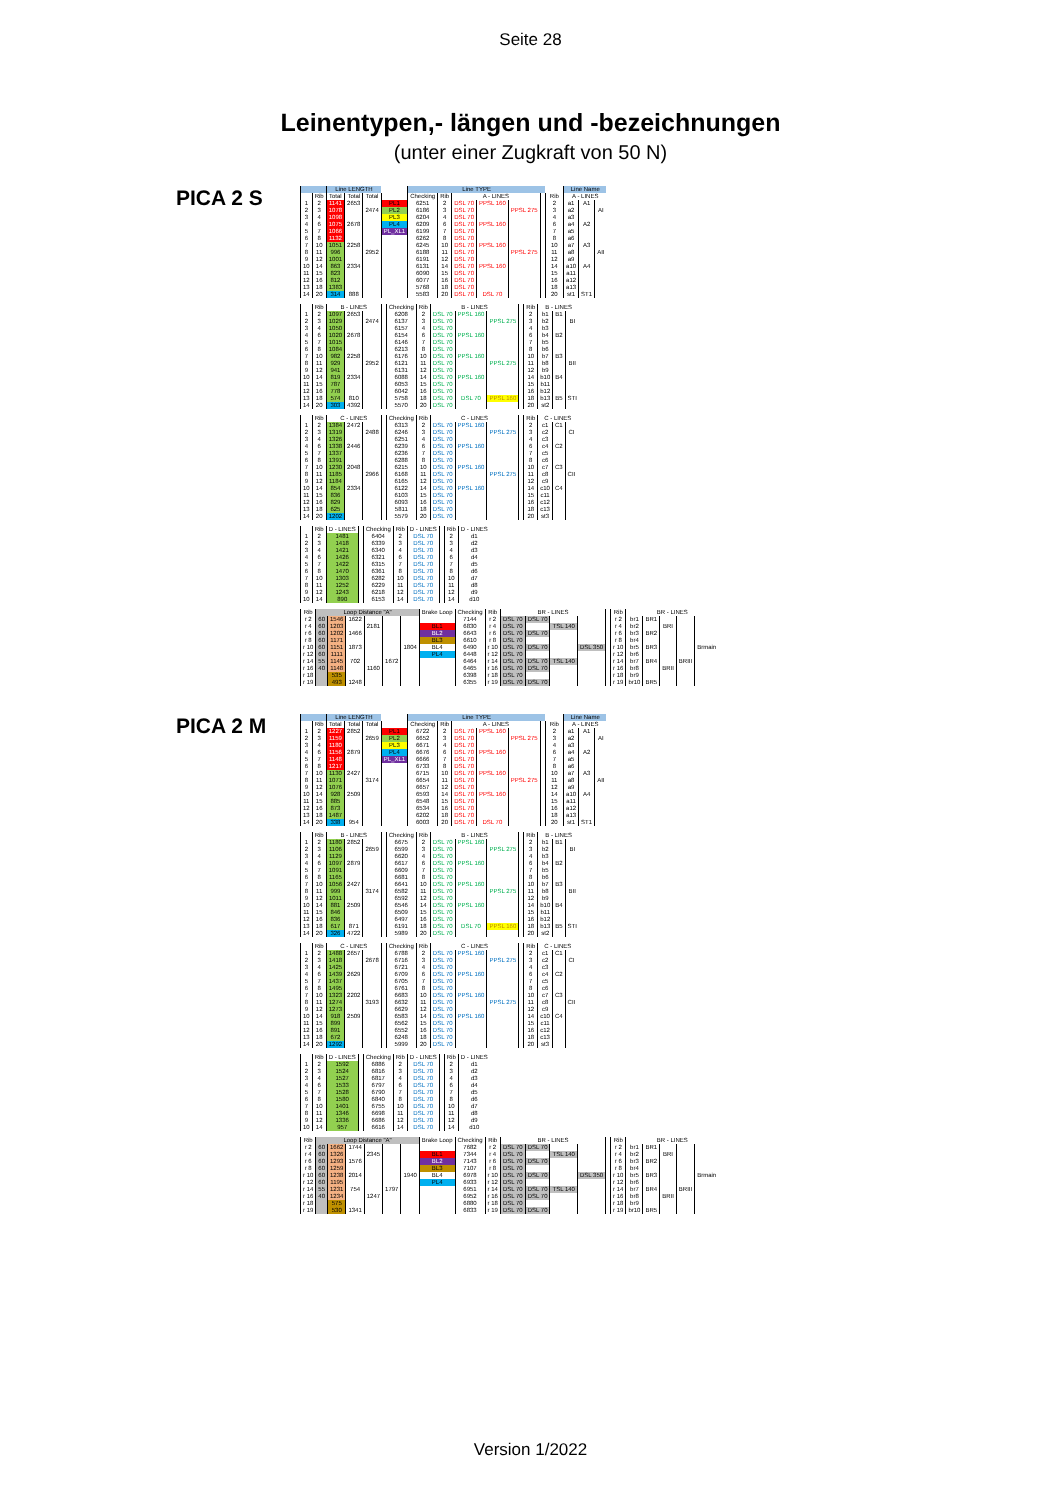Seite 28
Leinentypen,- längen und -bezeichnungen
(unter einer Zugkraft von 50 N)
PICA 2 S
| | | Line LENGTH | | | | Line TYPE | | | | | | | Line Name | | |
| | Rib | Total | Total | Total | | Checking | Rib | A - LINES | | | | Rib | A - LINES | | |
| 1 | 2 | 1141 | 2653 | | PL1 | 6251 | 2 | DSL 70 | PPSL 160 | | | 2 | a1 | A1 | |
| 2 | 3 | 1078 | | 2474 | PL2 | 6186 | 3 | DSL 70 | | PPSL 275 | | 3 | a2 | | AI |
| 3 | 4 | 1098 | | | PL3 | 6204 | 4 | DSL 70 | | | | 4 | a3 | | |
| 4 | 6 | 1075 | 2678 | | PL4 | 6209 | 6 | DSL 70 | PPSL 160 | | | 6 | a4 | A2 | |
| 5 | 7 | 1066 | | | PL_XL1 | 6199 | 7 | DSL 70 | | | | 7 | a5 | | |
| 6 | 8 | 1132 | | | | 6262 | 8 | DSL 70 | | | | 8 | a6 | | |
| 7 | 10 | 1051 | 2258 | | | 6245 | 10 | DSL 70 | PPSL 160 | | | 10 | a7 | A3 | |
| 8 | 11 | 996 | | 2952 | | 6188 | 11 | DSL 70 | | PPSL 275 | | 11 | a8 | | AII |
| 9 | 12 | 1001 | | | | 6191 | 12 | DSL 70 | | | | 12 | a9 | | |
| 10 | 14 | 863 | 2334 | | | 6131 | 14 | DSL 70 | PPSL 160 | | | 14 | a10 | A4 | |
| 11 | 15 | 823 | | | | 6090 | 15 | DSL 70 | | | | 15 | a11 | | |
| 12 | 16 | 812 | | | | 6077 | 16 | DSL 70 | | | | 16 | a12 | | |
| 13 | 18 | 1383 | | | | 5768 | 18 | DSL 70 | | | | 18 | a13 | | |
| 14 | 20 | 314 | 888 | | | 5583 | 20 | DSL 70 | DSL 70 | | | 20 | st1 | ST1 | |
| | Rib | B - LINES | | | | Checking | Rib | B - LINES | | | | Rib | B - LINES | | |
| 1 | 2 | 1097 | 2653 | | | 6208 | 2 | DSL 70 | PPSL 160 | | | 2 | b1 | B1 | |
| 2 | 3 | 1029 | | 2474 | | 6137 | 3 | DSL 70 | | PPSL 275 | | 3 | b2 | | BI |
| 3 | 4 | 1050 | | | | 6157 | 4 | DSL 70 | | | | 4 | b3 | | |
| 4 | 6 | 1020 | 2678 | | | 6154 | 6 | DSL 70 | PPSL 160 | | | 6 | b4 | B2 | |
| 5 | 7 | 1015 | | | | 6146 | 7 | DSL 70 | | | | 7 | b5 | | |
| 6 | 8 | 1084 | | | | 6213 | 8 | DSL 70 | | | | 8 | b6 | | |
| 7 | 10 | 982 | 2258 | | | 6176 | 10 | DSL 70 | PPSL 160 | | | 10 | b7 | B3 | |
| 8 | 11 | 929 | | 2952 | | 6121 | 11 | DSL 70 | | PPSL 275 | | 11 | b8 | | BII |
| 9 | 12 | 941 | | | | 6131 | 12 | DSL 70 | | | | 12 | b9 | | |
| 10 | 14 | 819 | 2334 | | | 6088 | 14 | DSL 70 | PPSL 160 | | | 14 | b10 | B4 | |
| 11 | 15 | 787 | | | | 6053 | 15 | DSL 70 | | | | 15 | b11 | | |
| 12 | 16 | 778 | | | | 6042 | 16 | DSL 70 | | | | 16 | b12 | | |
| 13 | 18 | 574 | 810 | | | 5758 | 18 | DSL 70 | DSL 70 | PPSL 160 | | 18 | b13 | B5 | STI |
| 14 | 20 | 303 | 4392 | | | 5570 | 20 | DSL 70 | | | | 20 | st2 | | |
| | Rib | C - LINES | | | | Checking | Rib | C - LINES | | | | Rib | C - LINES | | |
| 1 | 2 | 1384 | 2472 | | | 6313 | 2 | DSL 70 | PPSL 160 | | | 2 | c1 | C1 | |
| 2 | 3 | 1319 | | 2488 | | 6246 | 3 | DSL 70 | | PPSL 275 | | 3 | c2 | | CI |
| 3 | 4 | 1326 | | | | 6251 | 4 | DSL 70 | | | | 4 | c3 | | |
| 4 | 6 | 1338 | 2446 | | | 6239 | 6 | DSL 70 | PPSL 160 | | | 6 | c4 | C2 | |
| 5 | 7 | 1337 | | | | 6236 | 7 | DSL 70 | | | | 7 | c5 | | |
| 6 | 8 | 1391 | | | | 6288 | 8 | DSL 70 | | | | 8 | c6 | | |
| 7 | 10 | 1230 | 2048 | | | 6215 | 10 | DSL 70 | PPSL 160 | | | 10 | c7 | C3 | |
| 8 | 11 | 1185 | | 2966 | | 6168 | 11 | DSL 70 | | PPSL 275 | | 11 | c8 | | CII |
| 9 | 12 | 1184 | | | | 6165 | 12 | DSL 70 | | | | 12 | c9 | | |
| 10 | 14 | 854 | 2334 | | | 6122 | 14 | DSL 70 | PPSL 160 | | | 14 | c10 | C4 | |
| 11 | 15 | 836 | | | | 6103 | 15 | DSL 70 | | | | 15 | c11 | | |
| 12 | 16 | 829 | | | | 6093 | 16 | DSL 70 | | | | 16 | c12 | | |
| 13 | 18 | 625 | | | | 5811 | 18 | DSL 70 | | | | 18 | c13 | | |
| 14 | 20 | 1202 | | | | 5579 | 20 | DSL 70 | | | | 20 | st3 | | |
| | Rib | D - LINES | | Checking | Rib | D - LINES | | Rib | D - LINES |
| 1 | 2 | 1481 | | 6404 | 2 | DSL 70 | | 2 | d1 |
| 2 | 3 | 1418 | | 6339 | 3 | DSL 70 | | 3 | d2 |
| 3 | 4 | 1421 | | 6340 | 4 | DSL 70 | | 4 | d3 |
| 4 | 6 | 1426 | | 6321 | 6 | DSL 70 | | 6 | d4 |
| 5 | 7 | 1422 | | 6315 | 7 | DSL 70 | | 7 | d5 |
| 6 | 8 | 1470 | | 6361 | 8 | DSL 70 | | 8 | d6 |
| 7 | 10 | 1303 | | 6282 | 10 | DSL 70 | | 10 | d7 |
| 8 | 11 | 1252 | | 6229 | 11 | DSL 70 | | 11 | d8 |
| 9 | 12 | 1243 | | 6218 | 12 | DSL 70 | | 12 | d9 |
| 10 | 14 | 890 | | 6153 | 14 | DSL 70 | | 14 | d10 |
| Rib | Loop Distance "A" | | | | | | Brake Loop | Checking | Rib | BR - LINES | | | | | Rib | BR - LINES | | | | |
| r 2 | 60 | 1546 | 1622 | | | | | 7144 | r 2 | DSL 70 | DSL 70 | | | | r 2 | br1 | BR1 | | | |
| r 4 | 60 | 1203 | | 2181 | | | BL1 | 6830 | r 4 | DSL 70 | | TSL 140 | | | r 4 | br2 | | BRI | | |
| r 6 | 60 | 1202 | 1466 | | | | BL2 | 6643 | r 6 | DSL 70 | DSL 70 | | | | r 6 | br3 | BR2 | | | |
| r 8 | 60 | 1171 | | | | | BL3 | 6610 | r 8 | DSL 70 | | | | | r 8 | br4 | | | | |
| r 10 | 60 | 1151 | 1873 | | | 1804 | BL4 | 6490 | r 10 | DSL 70 | DSL 70 | | DSL 350 | | r 10 | br5 | BR3 | | | Brmain |
| r 12 | 60 | 1111 | | | | | PL4 | 6448 | r 12 | DSL 70 | | | | | r 12 | br6 | | | | |
| r 14 | 55 | 1145 | 702 | | 1672 | | | 6464 | r 14 | DSL 70 | DSL 70 | TSL 140 | | | r 14 | br7 | BR4 | | BRIII | |
| r 16 | 40 | 1148 | | 1160 | | | | 6465 | r 16 | DSL 70 | DSL 70 | | | | r 16 | br8 | | BRII | | |
| r 18 | | 535 | | | | | | 6398 | r 18 | DSL 70 | | | | | r 18 | br9 | | | | |
| r 19 | | 493 | 1248 | | | | | 6355 | r 19 | DSL 70 | DSL 70 | | | | r 19 | br10 | BR5 | | | |
PICA 2 M
| | | Line LENGTH | | | | Line TYPE | | | | | | | Line Name | | |
| | Rib | Total | Total | Total | | Checking | Rib | A - LINES | | | | Rib | A - LINES | | |
| 1 | 2 | 1227 | 2852 | | PL1 | 6722 | 2 | DSL 70 | PPSL 160 | | | 2 | a1 | A1 | |
| 2 | 3 | 1159 | | 2659 | PL2 | 6652 | 3 | DSL 70 | | PPSL 275 | | 3 | a2 | | AI |
| 3 | 4 | 1180 | | | PL3 | 6671 | 4 | DSL 70 | | | | 4 | a3 | | |
| 4 | 6 | 1156 | 2879 | | PL4 | 6676 | 6 | DSL 70 | PPSL 160 | | | 6 | a4 | A2 | |
| 5 | 7 | 1148 | | | PL_XL1 | 6666 | 7 | DSL 70 | | | | 7 | a5 | | |
| 6 | 8 | 1217 | | | | 6733 | 8 | DSL 70 | | | | 8 | a6 | | |
| 7 | 10 | 1130 | 2427 | | | 6715 | 10 | DSL 70 | PPSL 160 | | | 10 | a7 | A3 | |
| 8 | 11 | 1071 | | 3174 | | 6654 | 11 | DSL 70 | | PPSL 275 | | 11 | a8 | | AII |
| 9 | 12 | 1076 | | | | 6657 | 12 | DSL 70 | | | | 12 | a9 | | |
| 10 | 14 | 928 | 2509 | | | 6593 | 14 | DSL 70 | PPSL 160 | | | 14 | a10 | A4 | |
| 11 | 15 | 885 | | | | 6548 | 15 | DSL 70 | | | | 15 | a11 | | |
| 12 | 16 | 873 | | | | 6534 | 16 | DSL 70 | | | | 16 | a12 | | |
| 13 | 18 | 1487 | | | | 6202 | 18 | DSL 70 | | | | 18 | a13 | | |
| 14 | 20 | 338 | 954 | | | 6003 | 20 | DSL 70 | DSL 70 | | | 20 | st1 | ST1 | |
| | Rib | B - LINES | | | | Checking | Rib | B - LINES | | | | Rib | B - LINES | | |
| 1 | 2 | 1180 | 2852 | | | 6675 | 2 | DSL 70 | PPSL 160 | | | 2 | b1 | B1 | |
| 2 | 3 | 1106 | | 2659 | | 6599 | 3 | DSL 70 | | PPSL 275 | | 3 | b2 | | BI |
| 3 | 4 | 1129 | | | | 6620 | 4 | DSL 70 | | | | 4 | b3 | | |
| 4 | 6 | 1097 | 2879 | | | 6617 | 6 | DSL 70 | PPSL 160 | | | 6 | b4 | B2 | |
| 5 | 7 | 1091 | | | | 6609 | 7 | DSL 70 | | | | 7 | b5 | | |
| 6 | 8 | 1165 | | | | 6681 | 8 | DSL 70 | | | | 8 | b6 | | |
| 7 | 10 | 1056 | 2427 | | | 6641 | 10 | DSL 70 | PPSL 160 | | | 10 | b7 | B3 | |
| 8 | 11 | 999 | | 3174 | | 6582 | 11 | DSL 70 | | PPSL 275 | | 11 | b8 | | BII |
| 9 | 12 | 1011 | | | | 6592 | 12 | DSL 70 | | | | 12 | b9 | | |
| 10 | 14 | 881 | 2509 | | | 6546 | 14 | DSL 70 | PPSL 160 | | | 14 | b10 | B4 | |
| 11 | 15 | 846 | | | | 6509 | 15 | DSL 70 | | | | 15 | b11 | | |
| 12 | 16 | 836 | | | | 6497 | 16 | DSL 70 | | | | 16 | b12 | | |
| 13 | 18 | 617 | 871 | | | 6191 | 18 | DSL 70 | DSL 70 | PPSL 160 | | 18 | b13 | B5 | STI |
| 14 | 20 | 326 | 4722 | | | 5989 | 20 | DSL 70 | | | | 20 | st2 | | |
| | Rib | C - LINES | | | | Checking | Rib | C - LINES | | | | Rib | C - LINES | | |
| 1 | 2 | 1488 | 2657 | | | 6788 | 2 | DSL 70 | PPSL 160 | | | 2 | c1 | C1 | |
| 2 | 3 | 1418 | | 2678 | | 6716 | 3 | DSL 70 | | PPSL 275 | | 3 | c2 | | CI |
| 3 | 4 | 1425 | | | | 6721 | 4 | DSL 70 | | | | 4 | c3 | | |
| 4 | 6 | 1439 | 2629 | | | 6709 | 6 | DSL 70 | PPSL 160 | | | 6 | c4 | C2 | |
| 5 | 7 | 1437 | | | | 6705 | 7 | DSL 70 | | | | 7 | c5 | | |
| 6 | 8 | 1495 | | | | 6761 | 8 | DSL 70 | | | | 8 | c6 | | |
| 7 | 10 | 1323 | 2202 | | | 6683 | 10 | DSL 70 | PPSL 160 | | | 10 | c7 | C3 | |
| 8 | 11 | 1274 | | 3193 | | 6632 | 11 | DSL 70 | | PPSL 275 | | 11 | c8 | | CII |
| 9 | 12 | 1273 | | | | 6629 | 12 | DSL 70 | | | | 12 | c9 | | |
| 10 | 14 | 918 | 2509 | | | 6583 | 14 | DSL 70 | PPSL 160 | | | 14 | c10 | C4 | |
| 11 | 15 | 899 | | | | 6562 | 15 | DSL 70 | | | | 15 | c11 | | |
| 12 | 16 | 891 | | | | 6552 | 16 | DSL 70 | | | | 16 | c12 | | |
| 13 | 18 | 672 | | | | 6248 | 18 | DSL 70 | | | | 18 | c13 | | |
| 14 | 20 | 1292 | | | | 5999 | 20 | DSL 70 | | | | 20 | st3 | | |
| | Rib | D - LINES | | Checking | Rib | D - LINES | | Rib | D - LINES |
| 1 | 2 | 1592 | | 6886 | 2 | DSL 70 | | 2 | d1 |
| 2 | 3 | 1524 | | 6816 | 3 | DSL 70 | | 3 | d2 |
| 3 | 4 | 1527 | | 6817 | 4 | DSL 70 | | 4 | d3 |
| 4 | 6 | 1533 | | 6797 | 6 | DSL 70 | | 6 | d4 |
| 5 | 7 | 1528 | | 6790 | 7 | DSL 70 | | 7 | d5 |
| 6 | 8 | 1580 | | 6840 | 8 | DSL 70 | | 8 | d6 |
| 7 | 10 | 1401 | | 6755 | 10 | DSL 70 | | 10 | d7 |
| 8 | 11 | 1346 | | 6698 | 11 | DSL 70 | | 11 | d8 |
| 9 | 12 | 1336 | | 6686 | 12 | DSL 70 | | 12 | d9 |
| 10 | 14 | 957 | | 6616 | 14 | DSL 70 | | 14 | d10 |
| Rib | Loop Distance "A" | | | | | | Brake Loop | Checking | Rib | BR - LINES | | | | | Rib | BR - LINES | | | | |
| r 2 | 60 | 1662 | 1744 | | | | | 7682 | r 2 | DSL 70 | DSL 70 | | | | r 2 | br1 | BR1 | | | |
| r 4 | 60 | 1326 | | 2345 | | | BL1 | 7344 | r 4 | DSL 70 | | TSL 140 | | | r 4 | br2 | | BRI | | |
| r 6 | 60 | 1293 | 1576 | | | | BL2 | 7143 | r 6 | DSL 70 | DSL 70 | | | | r 6 | br3 | BR2 | | | |
| r 8 | 60 | 1259 | | | | | BL3 | 7107 | r 8 | DSL 70 | | | | | r 8 | br4 | | | | |
| r 10 | 60 | 1238 | 2014 | | | 1940 | BL4 | 6978 | r 10 | DSL 70 | DSL 70 | | DSL 350 | | r 10 | br5 | BR3 | | | Brmain |
| r 12 | 60 | 1195 | | | | | PL4 | 6933 | r 12 | DSL 70 | | | | | r 12 | br6 | | | | |
| r 14 | 55 | 1231 | 754 | | 1797 | | | 6951 | r 14 | DSL 70 | DSL 70 | TSL 140 | | | r 14 | br7 | BR4 | | BRIII | |
| r 16 | 40 | 1234 | | 1247 | | | | 6952 | r 16 | DSL 70 | DSL 70 | | | | r 16 | br8 | | BRII | | |
| r 18 | | 575 | | | | | | 6880 | r 18 | DSL 70 | | | | | r 18 | br9 | | | | |
| r 19 | | 530 | 1341 | | | | | 6833 | r 19 | DSL 70 | DSL 70 | | | | r 19 | br10 | BR5 | | | |
Version 1/2022